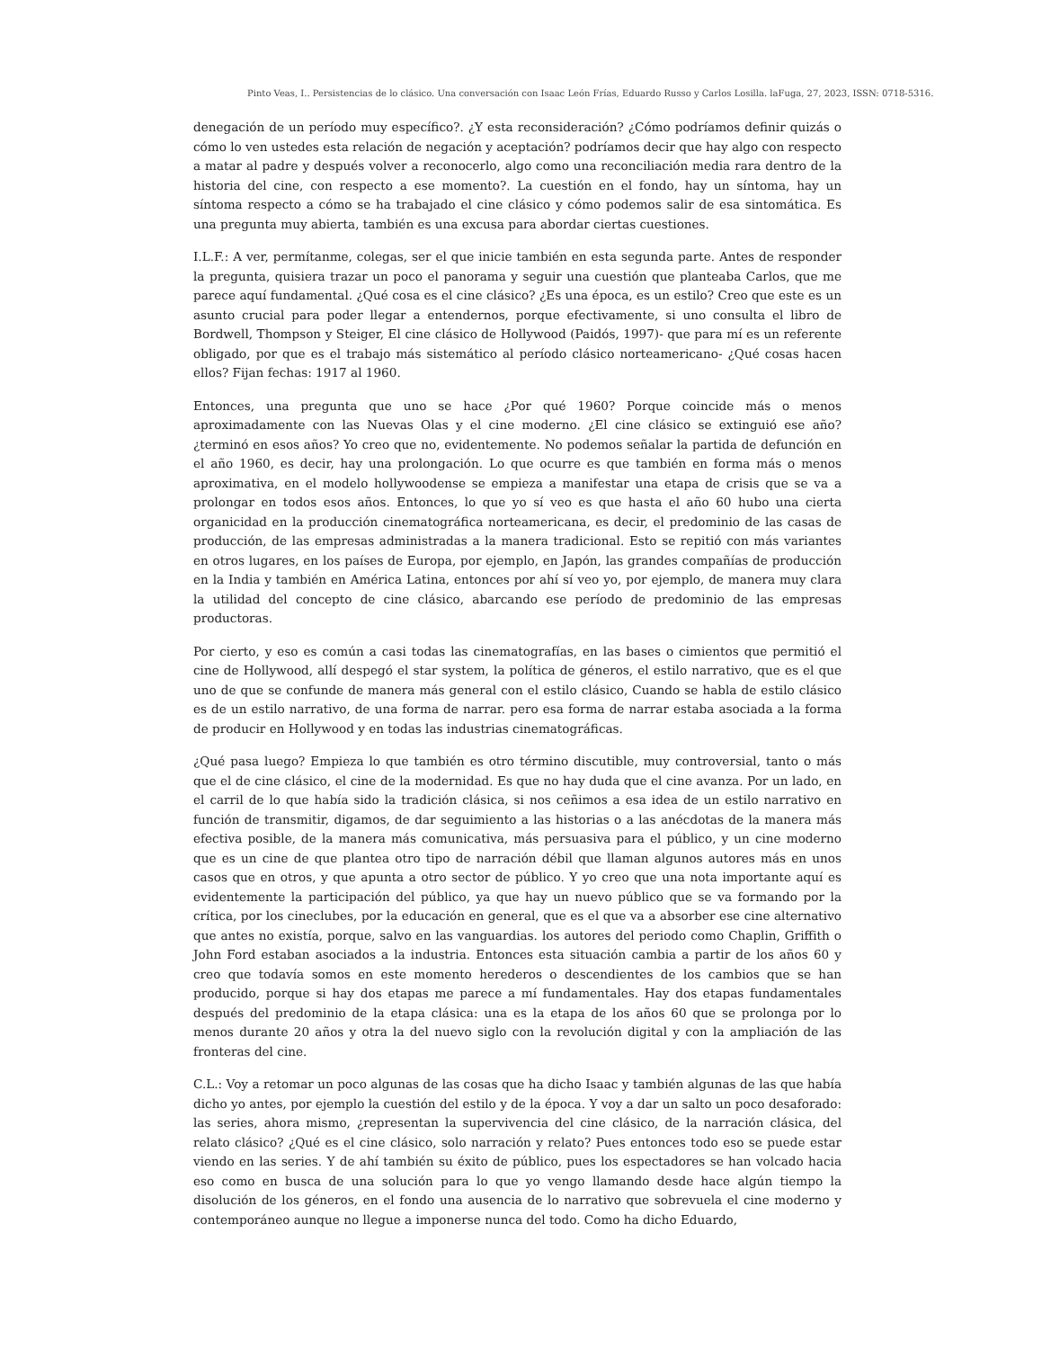Pinto Veas, I.. Persistencias de lo clásico. Una conversación con Isaac León Frías, Eduardo Russo y Carlos Losilla. laFuga, 27, 2023, ISSN: 0718-5316.
denegación de un período muy específico?. ¿Y esta reconsideración? ¿Cómo podríamos definir quizás o cómo lo ven ustedes esta relación de negación y aceptación? podríamos decir que hay algo con respecto a matar al padre y después volver a reconocerlo, algo como una reconciliación media rara dentro de la historia del cine, con respecto a ese momento?. La cuestión en el fondo, hay un síntoma, hay un síntoma respecto a cómo se ha trabajado el cine clásico y cómo podemos salir de esa sintomática. Es una pregunta muy abierta, también es una excusa para abordar ciertas cuestiones.
I.L.F.: A ver, permítanme, colegas, ser el que inicie también en esta segunda parte. Antes de responder la pregunta, quisiera trazar un poco el panorama y seguir una cuestión que planteaba Carlos, que me parece aquí fundamental. ¿Qué cosa es el cine clásico? ¿Es una época, es un estilo? Creo que este es un asunto crucial para poder llegar a entendernos, porque efectivamente, si uno consulta el libro de Bordwell, Thompson y Steiger, El cine clásico de Hollywood (Paidós, 1997)- que para mí es un referente obligado, por que es el trabajo más sistemático al período clásico norteamericano- ¿Qué cosas hacen ellos? Fijan fechas: 1917 al 1960.
Entonces, una pregunta que uno se hace ¿Por qué 1960? Porque coincide más o menos aproximadamente con las Nuevas Olas y el cine moderno. ¿El cine clásico se extinguió ese año? ¿terminó en esos años? Yo creo que no, evidentemente. No podemos señalar la partida de defunción en el año 1960, es decir, hay una prolongación. Lo que ocurre es que también en forma más o menos aproximativa, en el modelo hollywoodense se empieza a manifestar una etapa de crisis que se va a prolongar en todos esos años. Entonces, lo que yo sí veo es que hasta el año 60 hubo una cierta organicidad en la producción cinematográfica norteamericana, es decir, el predominio de las casas de producción, de las empresas administradas a la manera tradicional. Esto se repitió con más variantes en otros lugares, en los países de Europa, por ejemplo, en Japón, las grandes compañías de producción en la India y también en América Latina, entonces por ahí sí veo yo, por ejemplo, de manera muy clara la utilidad del concepto de cine clásico, abarcando ese período de predominio de las empresas productoras.
Por cierto, y eso es común a casi todas las cinematografías, en las bases o cimientos que permitió el cine de Hollywood, allí despegó el star system, la política de géneros, el estilo narrativo, que es el que uno de que se confunde de manera más general con el estilo clásico, Cuando se habla de estilo clásico es de un estilo narrativo, de una forma de narrar. pero esa forma de narrar estaba asociada a la forma de producir en Hollywood y en todas las industrias cinematográficas.
¿Qué pasa luego? Empieza lo que también es otro término discutible, muy controversial, tanto o más que el de cine clásico, el cine de la modernidad. Es que no hay duda que el cine avanza. Por un lado, en el carril de lo que había sido la tradición clásica, si nos ceñimos a esa idea de un estilo narrativo en función de transmitir, digamos, de dar seguimiento a las historias o a las anécdotas de la manera más efectiva posible, de la manera más comunicativa, más persuasiva para el público, y un cine moderno que es un cine de que plantea otro tipo de narración débil que llaman algunos autores más en unos casos que en otros, y que apunta a otro sector de público. Y yo creo que una nota importante aquí es evidentemente la participación del público, ya que hay un nuevo público que se va formando por la crítica, por los cineclubes, por la educación en general, que es el que va a absorber ese cine alternativo que antes no existía, porque, salvo en las vanguardias. los autores del periodo como Chaplin, Griffith o John Ford estaban asociados a la industria. Entonces esta situación cambia a partir de los años 60 y creo que todavía somos en este momento herederos o descendientes de los cambios que se han producido, porque si hay dos etapas me parece a mí fundamentales. Hay dos etapas fundamentales después del predominio de la etapa clásica: una es la etapa de los años 60 que se prolonga por lo menos durante 20 años y otra la del nuevo siglo con la revolución digital y con la ampliación de las fronteras del cine.
C.L.: Voy a retomar un poco algunas de las cosas que ha dicho Isaac y también algunas de las que había dicho yo antes, por ejemplo la cuestión del estilo y de la época. Y voy a dar un salto un poco desaforado: las series, ahora mismo, ¿representan la supervivencia del cine clásico, de la narración clásica, del relato clásico? ¿Qué es el cine clásico, solo narración y relato? Pues entonces todo eso se puede estar viendo en las series. Y de ahí también su éxito de público, pues los espectadores se han volcado hacia eso como en busca de una solución para lo que yo vengo llamando desde hace algún tiempo la disolución de los géneros, en el fondo una ausencia de lo narrativo que sobrevuela el cine moderno y contemporáneo aunque no llegue a imponerse nunca del todo. Como ha dicho Eduardo,